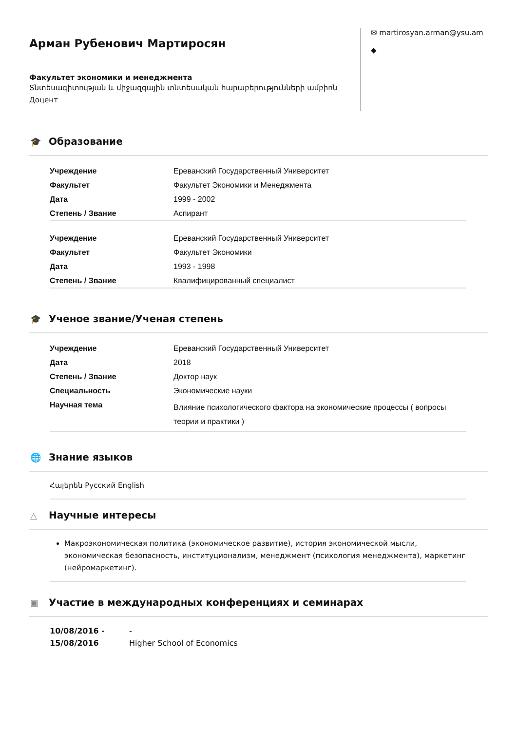Арман Рубенович Мартиросян
Факультет экономики и менеджмента
Տնտեսագիտության և միջազգային տնտեսական հարաբերությունների ամբիոն
Доцент
✉ martirosyan.arman@ysu.am
◆
🎓 Образование
| Учреждение | Ереванский Государственный Университет |
| Факультет | Факультет Экономики и Менеджмента |
| Дата | 1999 - 2002 |
| Степень / Звание | Аспирант |
| Учреждение | Ереванский Государственный Университет |
| Факультет | Факультет Экономики |
| Дата | 1993 - 1998 |
| Степень / Звание | Квалифицированный специалист |
🎓 Ученое звание/Ученая степень
| Учреждение | Ереванский Государственный Университет |
| Дата | 2018 |
| Степень / Звание | Доктор наук |
| Специальность | Экономические науки |
| Научная тема | Влияние психологического фактора на экономические процессы ( вопросы теории и практики ) |
🌐 Знание языков
Հայերեն Русский English
△ Научные интересы
Макроэкономическая политика (экономическое развитие), история экономической мысли, экономическая безопасность, институционализм, менеджмент (психология менеджмента), маркетинг (нейромаркетинг).
▣ Участие в международных конференциях и семинарах
10/08/2016 -
15/08/2016
-
Higher School of Economics